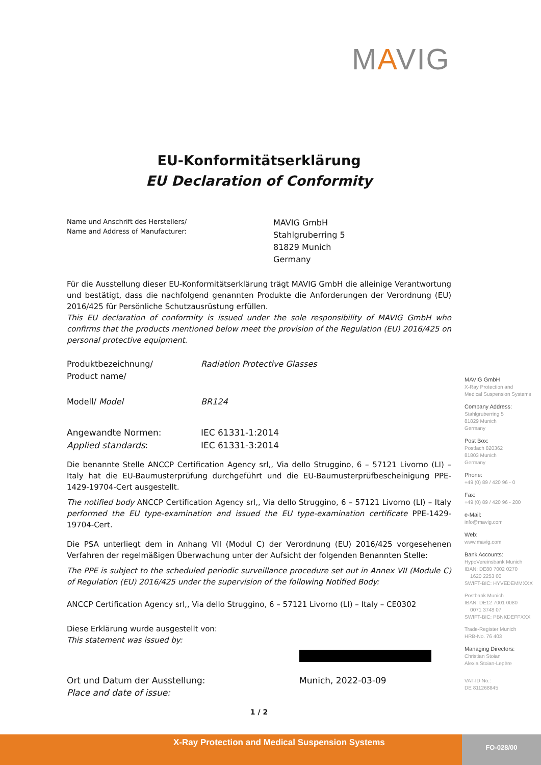MAVIG
EU-Konformitätserklärung
EU Declaration of Conformity
Name und Anschrift des Herstellers/
Name and Address of Manufacturer:
MAVIG GmbH
Stahlgruberring 5
81829 Munich
Germany
Für die Ausstellung dieser EU-Konformitätserklärung trägt MAVIG GmbH die alleinige Verantwortung und bestätigt, dass die nachfolgend genannten Produkte die Anforderungen der Verordnung (EU) 2016/425 für Persönliche Schutzausrüstung erfüllen.
This EU declaration of conformity is issued under the sole responsibility of MAVIG GmbH who confirms that the products mentioned below meet the provision of the Regulation (EU) 2016/425 on personal protective equipment.
Produktbezeichnung/
Product name/
Radiation Protective Glasses
Modell/ Model BR124
Angewandte Normen:
Applied standards:
IEC 61331-1:2014
IEC 61331-3:2014
Die benannte Stelle ANCCP Certification Agency srl,, Via dello Struggino, 6 – 57121 Livorno (LI) – Italy hat die EU-Baumusterprüfung durchgeführt und die EU-Baumusterprüfbescheinigung PPE-1429-19704-Cert ausgestellt.
The notified body ANCCP Certification Agency srl,, Via dello Struggino, 6 – 57121 Livorno (LI) – Italy performed the EU type-examination and issued the EU type-examination certificate PPE-1429-19704-Cert.
Die PSA unterliegt dem in Anhang VII (Modul C) der Verordnung (EU) 2016/425 vorgesehenen Verfahren der regelmäßigen Überwachung unter der Aufsicht der folgenden Benannten Stelle:
The PPE is subject to the scheduled periodic surveillance procedure set out in Annex VII (Module C) of Regulation (EU) 2016/425 under the supervision of the following Notified Body:
ANCCP Certification Agency srl,, Via dello Struggino, 6 – 57121 Livorno (LI) – Italy – CE0302
Diese Erklärung wurde ausgestellt von:
This statement was issued by:
Ort und Datum der Ausstellung:
Place and date of issue:
Munich, 2022-03-09
1 / 2
MAVIG GmbH
X-Ray Protection and
Medical Suspension Systems
Company Address:
Stahlgruberring 5
81829 Munich
Germany
Post Box:
Postfach 820362
81803 Munich
Germany
Phone:
+49 (0) 89 / 420 96 - 0
Fax:
+49 (0) 89 / 420 96 - 200
e-Mail:
info@mavig.com
Web:
www.mavig.com
Bank Accounts:
HypoVereinsbank Munich
IBAN: DE80 7002 0270
1620 2253 00
SWIFT-BIC: HYVEDEMMXXX
Postbank Munich
IBAN: DE12 7001 0080
0071 3748 07
SWIFT-BIC: PBNKDEFFXXX
Trade-Register Munich
HRB-No. 76 403
Managing Directors:
Christian Stoian
Alexia Stoian-Lepère
VAT-ID No.:
DE 811268845
X-Ray Protection and Medical Suspension Systems
FO-028/00